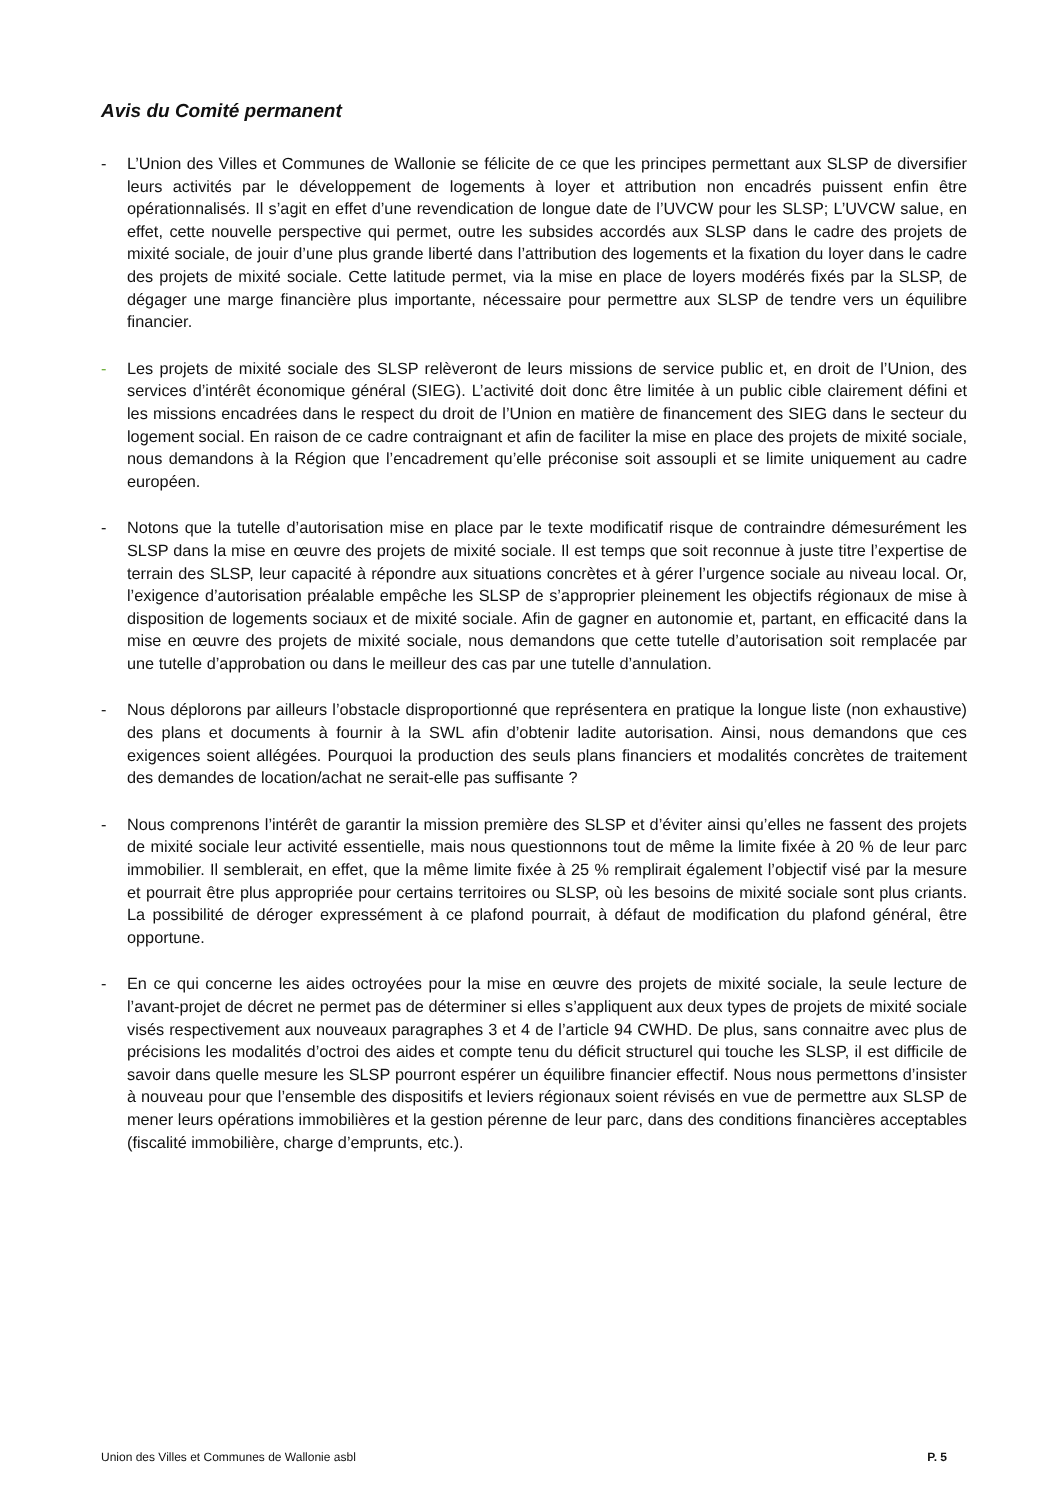Avis du Comité permanent
- L’Union des Villes et Communes de Wallonie se félicite de ce que les principes permettant aux SLSP de diversifier leurs activités par le développement de logements à loyer et attribution non encadrés puissent enfin être opérationnalisés. Il s’agit en effet d’une revendication de longue date de l’UVCW pour les SLSP; L’UVCW salue, en effet, cette nouvelle perspective qui permet, outre les subsides accordés aux SLSP dans le cadre des projets de mixité sociale, de jouir d’une plus grande liberté dans l’attribution des logements et la fixation du loyer dans le cadre des projets de mixité sociale. Cette latitude permet, via la mise en place de loyers modérés fixés par la SLSP, de dégager une marge financière plus importante, nécessaire pour permettre aux SLSP de tendre vers un équilibre financier.
- Les projets de mixité sociale des SLSP relèveront de leurs missions de service public et, en droit de l’Union, des services d’intérêt économique général (SIEG). L’activité doit donc être limitée à un public cible clairement défini et les missions encadrées dans le respect du droit de l’Union en matière de financement des SIEG dans le secteur du logement social. En raison de ce cadre contraignant et afin de faciliter la mise en place des projets de mixité sociale, nous demandons à la Région que l’encadrement qu’elle préconise soit assoupli et se limite uniquement au cadre européen.
- Notons que la tutelle d’autorisation mise en place par le texte modificatif risque de contraindre démesurément les SLSP dans la mise en œuvre des projets de mixité sociale. Il est temps que soit reconnue à juste titre l’expertise de terrain des SLSP, leur capacité à répondre aux situations concrètes et à gérer l’urgence sociale au niveau local. Or, l’exigence d’autorisation préalable empêche les SLSP de s’approprier pleinement les objectifs régionaux de mise à disposition de logements sociaux et de mixité sociale. Afin de gagner en autonomie et, partant, en efficacité dans la mise en œuvre des projets de mixité sociale, nous demandons que cette tutelle d’autorisation soit remplacée par une tutelle d’approbation ou dans le meilleur des cas par une tutelle d’annulation.
- Nous déplorons par ailleurs l’obstacle disproportionné que représentera en pratique la longue liste (non exhaustive) des plans et documents à fournir à la SWL afin d’obtenir ladite autorisation. Ainsi, nous demandons que ces exigences soient allégées. Pourquoi la production des seuls plans financiers et modalités concrètes de traitement des demandes de location/achat ne serait-elle pas suffisante ?
- Nous comprenons l’intérêt de garantir la mission première des SLSP et d’éviter ainsi qu’elles ne fassent des projets de mixité sociale leur activité essentielle, mais nous questionnons tout de même la limite fixée à 20 % de leur parc immobilier. Il semblerait, en effet, que la même limite fixée à 25 % remplirait également l’objectif visé par la mesure et pourrait être plus appropriée pour certains territoires ou SLSP, où les besoins de mixité sociale sont plus criants. La possibilité de déroger expressément à ce plafond pourrait, à défaut de modification du plafond général, être opportune.
- En ce qui concerne les aides octroyées pour la mise en œuvre des projets de mixité sociale, la seule lecture de l’avant-projet de décret ne permet pas de déterminer si elles s’appliquent aux deux types de projets de mixité sociale visés respectivement aux nouveaux paragraphes 3 et 4 de l’article 94 CWHD. De plus, sans connaitre avec plus de précisions les modalités d’octroi des aides et compte tenu du déficit structurel qui touche les SLSP, il est difficile de savoir dans quelle mesure les SLSP pourront espérer un équilibre financier effectif. Nous nous permettons d’insister à nouveau pour que l’ensemble des dispositifs et leviers régionaux soient révisés en vue de permettre aux SLSP de mener leurs opérations immobilières et la gestion pérenne de leur parc, dans des conditions financières acceptables (fiscalité immobilière, charge d’emprunts, etc.).
Union des Villes et Communes de Wallonie asbl P. 5